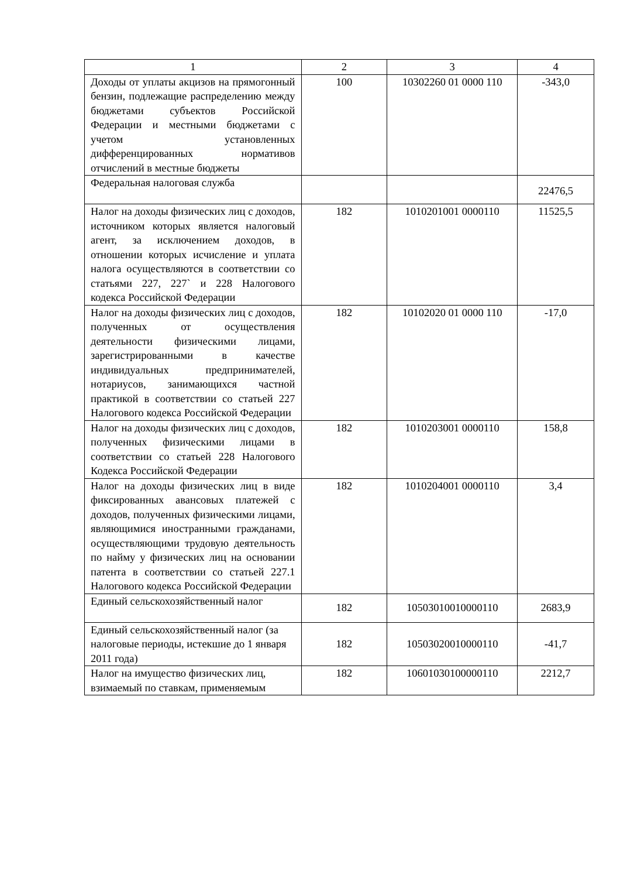| 1 | 2 | 3 | 4 |
| Доходы от уплаты акцизов на прямогонный бензин, подлежащие распределению между бюджетами субъектов Российской Федерации и местными бюджетами с учетом установленных дифференцированных нормативов отчислений в местные бюджеты | 100 | 10302260 01 0000 110 | -343,0 |
| Федеральная налоговая служба | | | 22476,5 |
| Налог на доходы физических лиц с доходов, источником которых является налоговый агент, за исключением доходов, в отношении которых исчисление и уплата налога осуществляются в соответствии со статьями 227, 227` и 228 Налогового кодекса Российской Федерации | 182 | 1010201001 0000110 | 11525,5 |
| Налог на доходы физических лиц с доходов, полученных от осуществления деятельности физическими лицами, зарегистрированными в качестве индивидуальных предпринимателей, нотариусов, занимающихся частной практикой в соответствии со статьей 227 Налогового кодекса Российской Федерации | 182 | 10102020 01 0000 110 | -17,0 |
| Налог на доходы физических лиц с доходов, полученных физическими лицами в соответствии со статьей 228 Налогового Кодекса Российской Федерации | 182 | 1010203001 0000110 | 158,8 |
| Налог на доходы физических лиц в виде фиксированных авансовых платежей с доходов, полученных физическими лицами, являющимися иностранными гражданами, осуществляющими трудовую деятельность по найму у физических лиц на основании патента в соответствии со статьей 227.1 Налогового кодекса Российской Федерации | 182 | 1010204001 0000110 | 3,4 |
| Единый сельскохозяйственный налог | 182 | 10503010010000110 | 2683,9 |
| Единый сельскохозяйственный налог (за налоговые периоды, истекшие до 1 января 2011 года) | 182 | 10503020010000110 | -41,7 |
| Налог на имущество физических лиц, взимаемый по ставкам, применяемым | 182 | 10601030100000110 | 2212,7 |